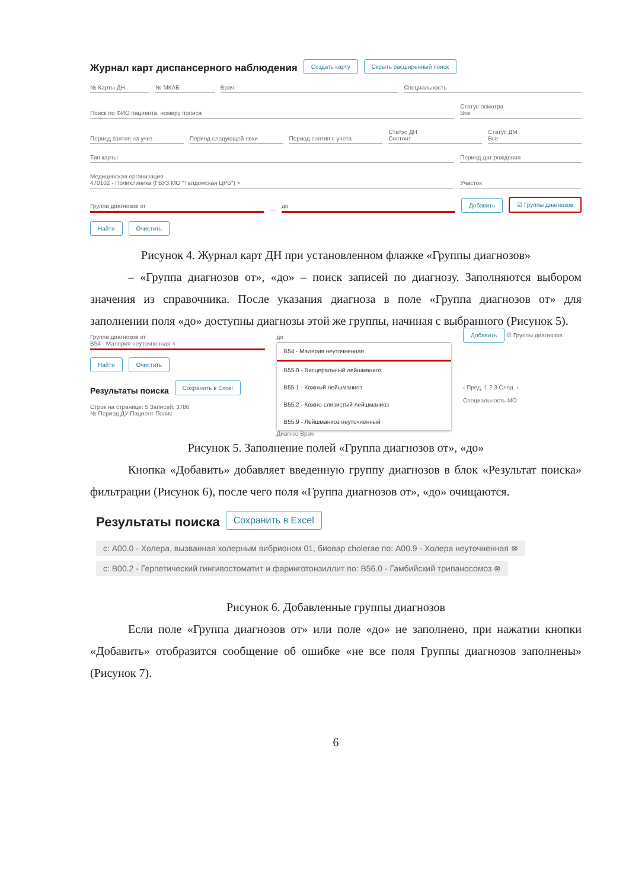Журнал карт диспансерного наблюдения
Создать карту Скрыть расширенный поиск
№ Карты ДН № МКАБ Врач Специальность
Поиск по ФИО пациента, номеру полиса Статус осмотра
Все
Период взятия на учет Период следующей явки Период снятия с учета Статус ДН
Состоит Статус ДМ
Все
Тип карты Период дат рождения
Медицинская организация
470102 - Поликлиника (ГБУЗ МО "Талдомская ЦРБ") × Участок
Группа диагнозов от — до Добавить ☑ Группы диагнозов
Найти Очистить
Рисунок 4. Журнал карт ДН при установленном флажке «Группы диагнозов»
– «Группа диагнозов от», «до» – поиск записей по диагнозу. Заполняются выбором значения из справочника. После указания диагноза в поле «Группа диагнозов от» для заполнении поля «до» доступны диагнозы этой же группы, начиная с выбранного (Рисунок 5).
Группа диагнозов от
B54 - Малярия неуточненная ×
Найти Очистить
Результаты поиска
Сохранить в Excel
Строк на странице: 5 Записей: 3786
№ Период ДУ Пациент Полис
до
B54 - Малярия неуточненная
B55.0 - Висцеральный лейшманиоз
B55.1 - Кожный лейшманиоз
B55.2 - Кожно-слизистый лейшманиоз
B55.9 - Лейшманиоз неуточненный
Диагноз Врач
Добавить ☑ Группы диагнозов
‹ Пред. 1 2 3 След. ›
Специальность МО
Рисунок 5. Заполнение полей «Группа диагнозов от», «до»
Кнопка «Добавить» добавляет введенную группу диагнозов в блок «Результат поиска» фильтрации (Рисунок 6), после чего поля «Группа диагнозов от», «до» очищаются.
Результаты поиска
Сохранить в Excel
с: A00.0 - Холера, вызванная холерным вибрионом 01, биовар cholerae по: A00.9 - Холера неуточненная ⊗
с: B00.2 - Герпетический гингивостоматит и фаринготонзиллит по: B56.0 - Гамбийский трипаносомоз ⊗
Рисунок 6. Добавленные группы диагнозов
Если поле «Группа диагнозов от» или поле «до» не заполнено, при нажатии кнопки «Добавить» отобразится сообщение об ошибке «не все поля Группы диагнозов заполнены» (Рисунок 7).
6